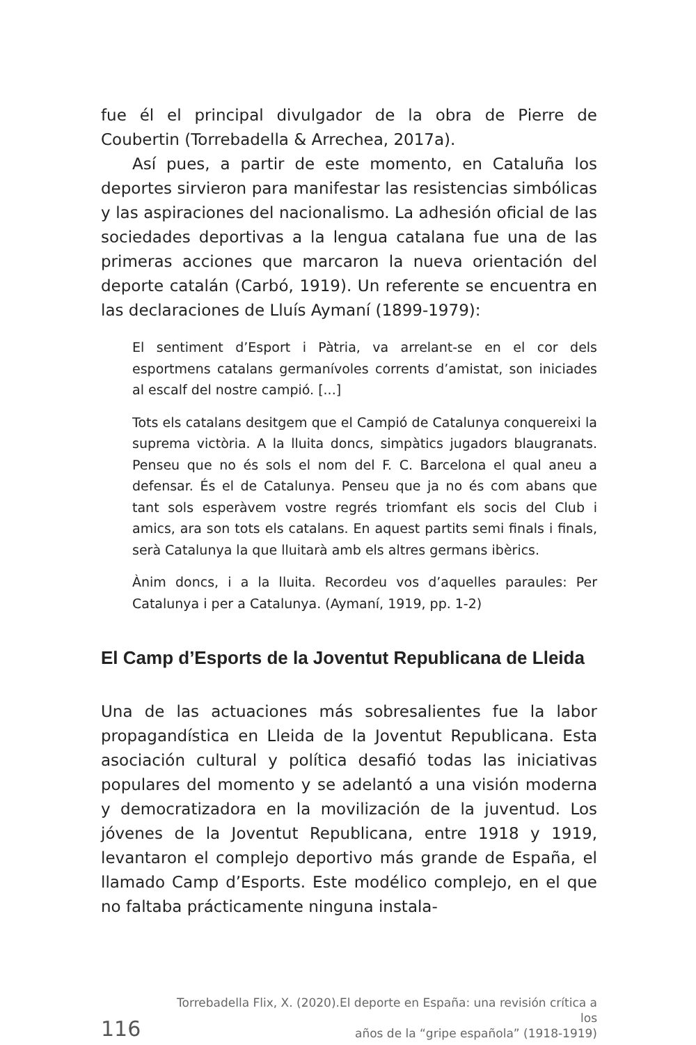fue él el principal divulgador de la obra de Pierre de Coubertin (Torrebadella & Arrechea, 2017a).
Así pues, a partir de este momento, en Cataluña los deportes sirvieron para manifestar las resistencias simbólicas y las aspiraciones del nacionalismo. La adhesión oficial de las sociedades deportivas a la lengua catalana fue una de las primeras acciones que marcaron la nueva orientación del deporte catalán (Carbó, 1919). Un referente se encuentra en las declaraciones de Lluís Aymaní (1899-1979):
El sentiment d’Esport i Pàtria, va arrelant-se en el cor dels esportmens catalans germanívoles corrents d’amistat, son iniciades al escalf del nostre campió. [...]
Tots els catalans desitgem que el Campió de Catalunya conquereixi la suprema victòria. A la lluita doncs, simpàtics jugadors blaugranats. Penseu que no és sols el nom del F. C. Barcelona el qual aneu a defensar. És el de Catalunya. Penseu que ja no és com abans que tant sols esperàvem vostre regrés triomfant els socis del Club i amics, ara son tots els catalans. En aquest partits semi finals i finals, serà Catalunya la que lluitarà amb els altres germans ibèrics.
Ànim doncs, i a la lluita. Recordeu vos d’aquelles paraules: Per Catalunya i per a Catalunya. (Aymaní, 1919, pp. 1-2)
El Camp d’Esports de la Joventut Republicana de Lleida
Una de las actuaciones más sobresalientes fue la labor propagandística en Lleida de la Joventut Republicana. Esta asociación cultural y política desafió todas las iniciativas populares del momento y se adelantó a una visión moderna y democratizadora en la movilización de la juventud. Los jóvenes de la Joventut Republicana, entre 1918 y 1919, levantaron el complejo deportivo más grande de España, el llamado Camp d’Esports. Este modélico complejo, en el que no faltaba prácticamente ninguna instala-
116
Torrebadella Flix, X. (2020).El deporte en España: una revisión crítica a los
años de la “gripe española” (1918-1919)